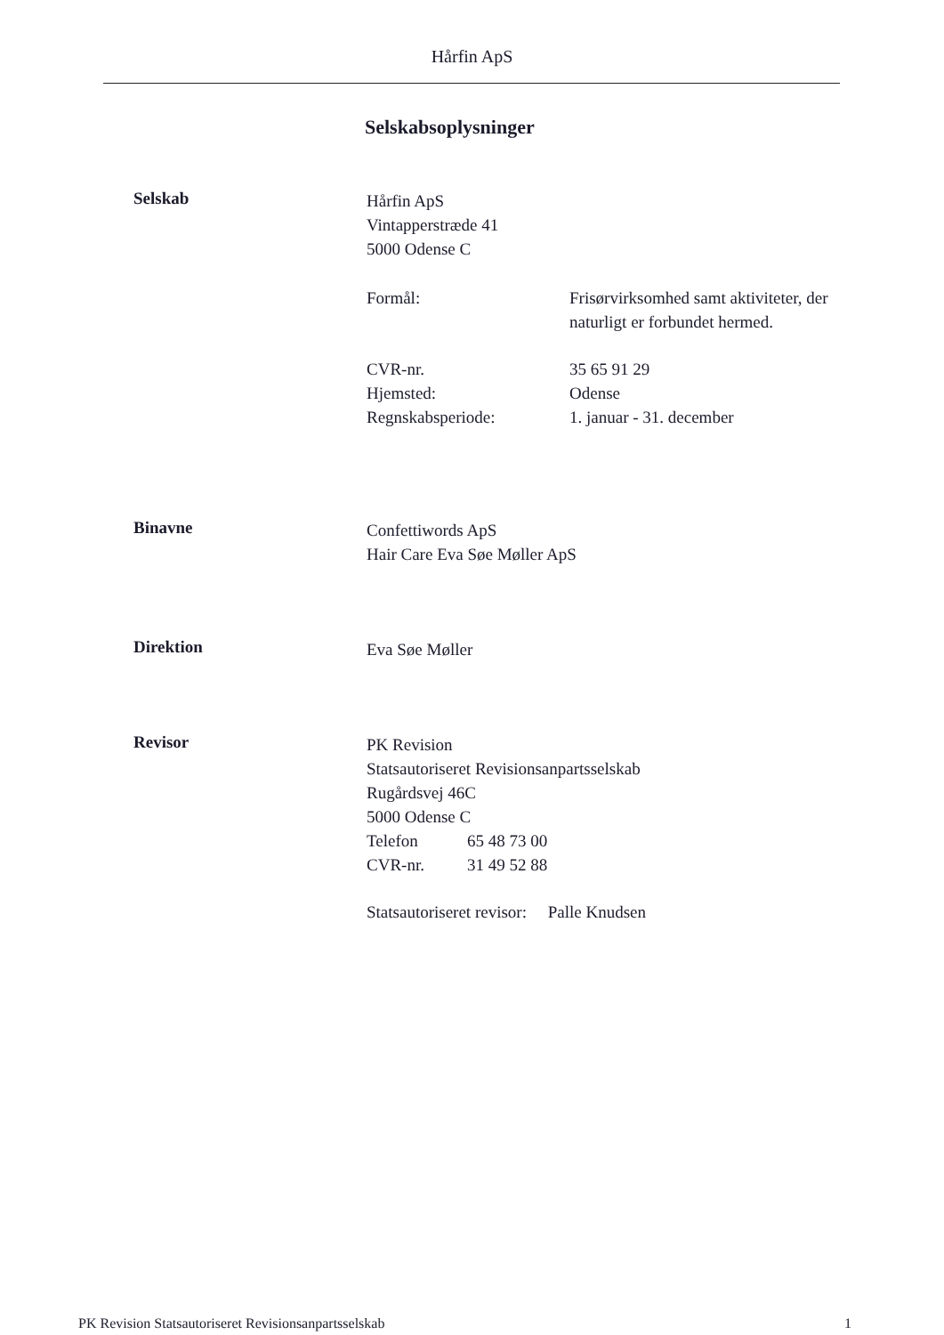Hårfin ApS
Selskabsoplysninger
Selskab
Hårfin ApS
Vintapperstræde 41
5000 Odense C
Formål:
Frisørvirksomhed samt aktiviteter, der naturligt er forbundet hermed.
CVR-nr.
35 65 91 29
Hjemsted:
Odense
Regnskabsperiode:
1. januar - 31. december
Binavne
Confettiwords ApS
Hair Care Eva Søe Møller ApS
Direktion
Eva Søe Møller
Revisor
PK Revision
Statsautoriseret Revisionsanpartsselskab
Rugårdsvej 46C
5000 Odense C
Telefon
65 48 73 00
CVR-nr.
31 49 52 88
Statsautoriseret revisor: Palle Knudsen
PK Revision Statsautoriseret Revisionsanpartsselskab 1